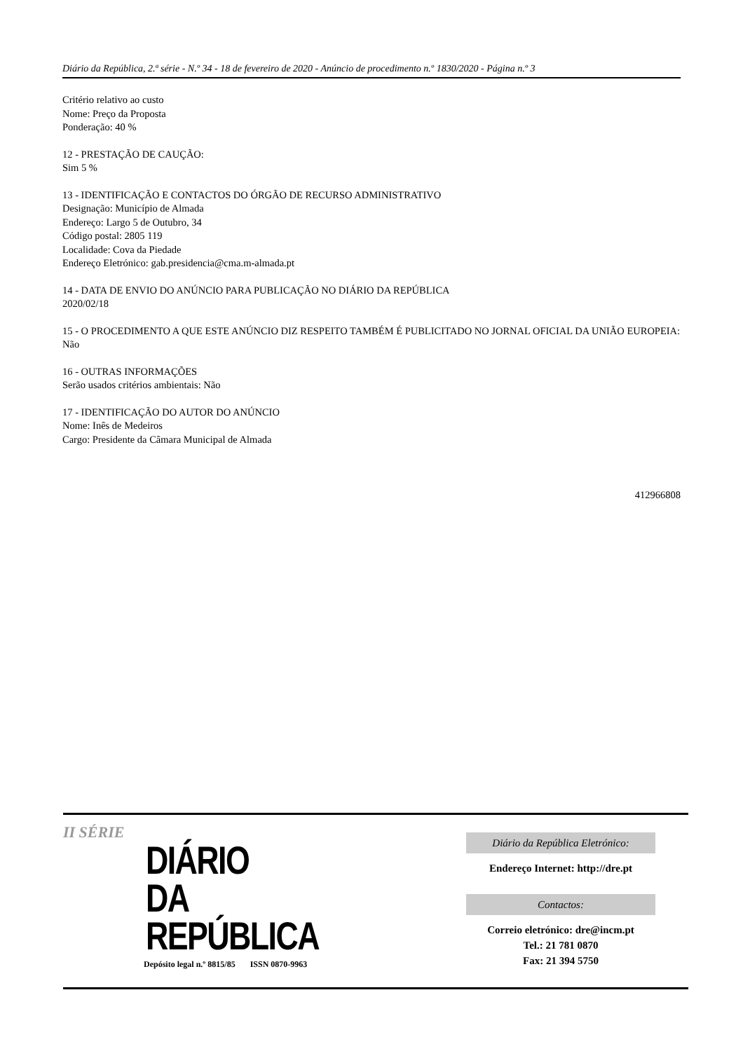Diário da República, 2.ª série - N.º 34 - 18 de fevereiro de 2020 - Anúncio de procedimento n.º 1830/2020 - Página n.º 3
Critério relativo ao custo
Nome: Preço da Proposta
Ponderação: 40 %
12 - PRESTAÇÃO DE CAUÇÃO:
Sim 5 %
13 - IDENTIFICAÇÃO E CONTACTOS DO ÓRGÃO DE RECURSO ADMINISTRATIVO
Designação: Município de Almada
Endereço: Largo 5 de Outubro, 34
Código postal: 2805 119
Localidade: Cova da Piedade
Endereço Eletrónico: gab.presidencia@cma.m-almada.pt
14 - DATA DE ENVIO DO ANÚNCIO PARA PUBLICAÇÃO NO DIÁRIO DA REPÚBLICA
2020/02/18
15 - O PROCEDIMENTO A QUE ESTE ANÚNCIO DIZ RESPEITO TAMBÉM É PUBLICITADO NO JORNAL OFICIAL DA UNIÃO EUROPEIA:
Não
16 - OUTRAS INFORMAÇÕES
Serão usados critérios ambientais: Não
17 - IDENTIFICAÇÃO DO AUTOR DO ANÚNCIO
Nome: Inês de Medeiros
Cargo: Presidente da Câmara Municipal de Almada
412966808
II SÉRIE
DIÁRIO
DA REPÚBLICA
Depósito legal n.º 8815/85 ISSN 0870-9963
Diário da República Eletrónico:
Endereço Internet: http://dre.pt
Contactos:
Correio eletrónico: dre@incm.pt
Tel.: 21 781 0870
Fax: 21 394 5750